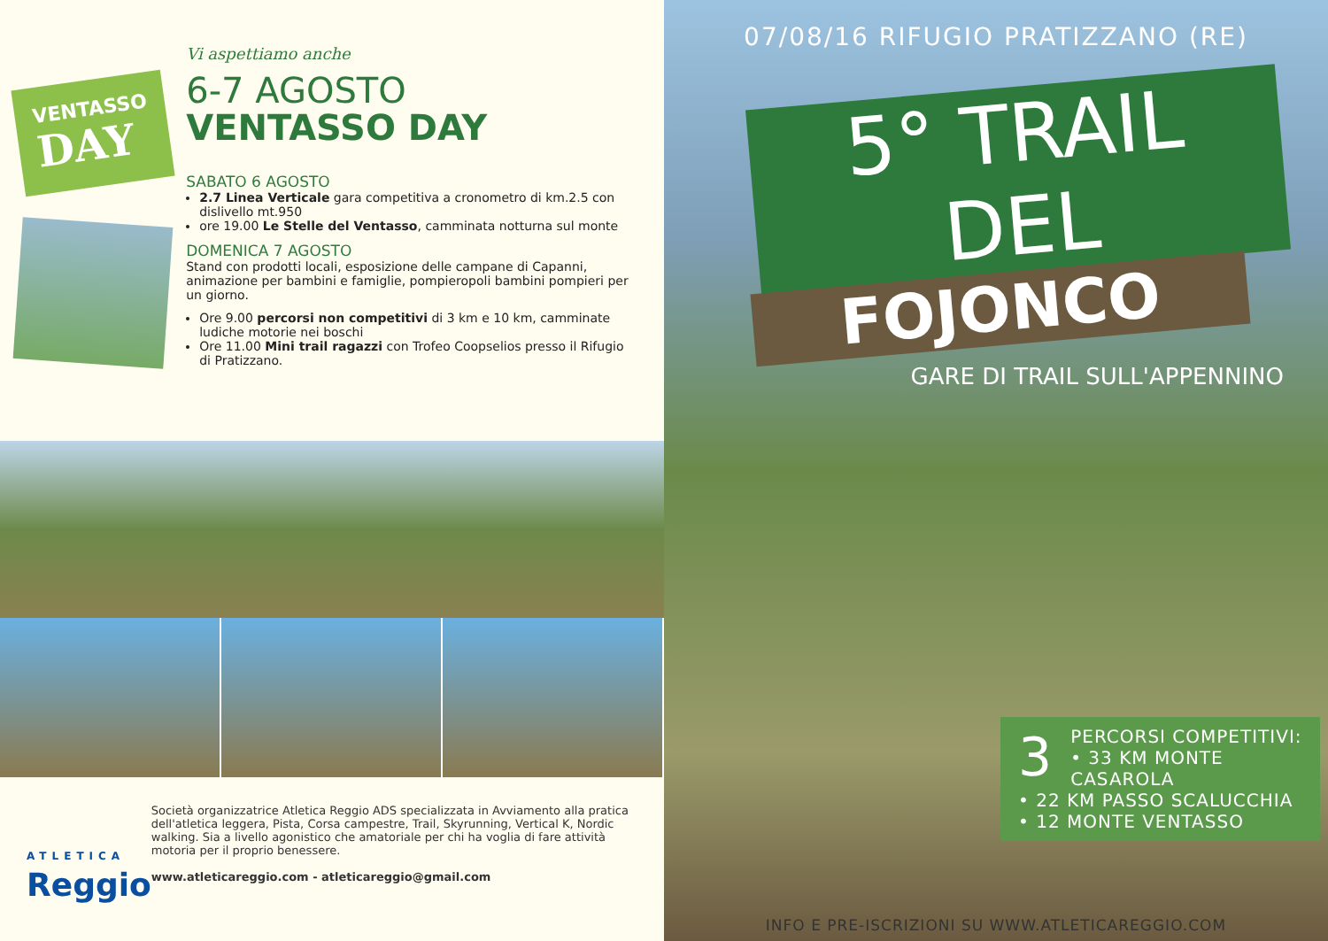VENTASSO
DAY
Vi aspettiamo anche
6-7 AGOSTO
VENTASSO DAY
SABATO 6 AGOSTO
2.7 Linea Verticale gara competitiva a cronometro di km.2.5 con dislivello mt.950
ore 19.00 Le Stelle del Ventasso, camminata notturna sul monte
DOMENICA 7 AGOSTO
Stand con prodotti locali, esposizione delle campane di Capanni, animazione per bambini e famiglie, pompieropoli bambini pompieri per un giorno.
Ore 9.00 percorsi non competitivi di 3 km e 10 km, camminate ludiche motorie nei boschi
Ore 11.00 Mini trail ragazzi con Trofeo Coopselios presso il Rifugio di Pratizzano.
ATLETICA
Reggio
Società organizzatrice Atletica Reggio ADS specializzata in Avviamento alla pratica dell'atletica leggera, Pista, Corsa campestre, Trail, Skyrunning, Vertical K, Nordic walking. Sia a livello agonistico che amatoriale per chi ha voglia di fare attività motoria per il proprio benessere.
www.atleticareggio.com - atleticareggio@gmail.com
07/08/16 RIFUGIO PRATIZZANO (RE)
5° TRAIL DEL
FOJONCO
GARE DI TRAIL SULL'APPENNINO
3 PERCORSI COMPETITIVI:
• 33 KM MONTE CASAROLA
• 22 KM PASSO SCALUCCHIA
• 12 MONTE VENTASSO
INFO E PRE-ISCRIZIONI SU WWW.ATLETICAREGGIO.COM